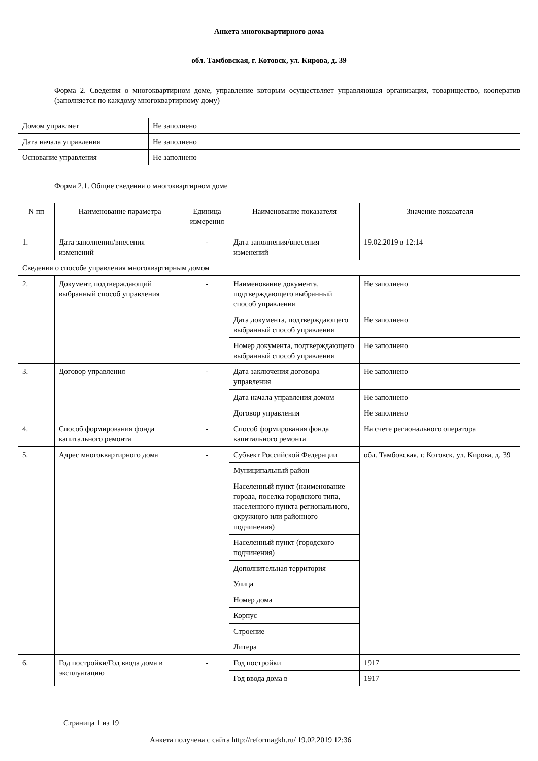Анкета многоквартирного дома
обл. Тамбовская, г. Котовск, ул. Кирова, д. 39
Форма 2. Сведения о многоквартирном доме, управление которым осуществляет управляющая организация, товарищество, кооператив (заполняется по каждому многоквартирному дому)
| Домом управляет | Не заполнено |
| Дата начала управления | Не заполнено |
| Основание управления | Не заполнено |
Форма 2.1. Общие сведения о многоквартирном доме
| N пп | Наименование параметра | Единица измерения | Наименование показателя | Значение показателя |
| --- | --- | --- | --- | --- |
| 1. | Дата заполнения/внесения изменений | - | Дата заполнения/внесения изменений | 19.02.2019 в 12:14 |
| Сведения о способе управления многоквартирным домом | | | | |
| 2. | Документ, подтверждающий выбранный способ управления | - | Наименование документа, подтверждающего выбранный способ управления | Не заполнено |
| | | | Дата документа, подтверждающего выбранный способ управления | Не заполнено |
| | | | Номер документа, подтверждающего выбранный способ управления | Не заполнено |
| 3. | Договор управления | - | Дата заключения договора управления | Не заполнено |
| | | | Дата начала управления домом | Не заполнено |
| | | | Договор управления | Не заполнено |
| 4. | Способ формирования фонда капитального ремонта | - | Способ формирования фонда капитального ремонта | На счете регионального оператора |
| 5. | Адрес многоквартирного дома | - | Субъект Российской Федерации | обл. Тамбовская, г. Котовск, ул. Кирова, д. 39 |
| | | | Муниципальный район | |
| | | | Населенный пункт (наименование города, поселка городского типа, населенного пункта регионального, окружного или районного подчинения) | |
| | | | Населенный пункт (городского подчинения) | |
| | | | Дополнительная территория | |
| | | | Улица | |
| | | | Номер дома | |
| | | | Корпус | |
| | | | Строение | |
| | | | Литера | |
| 6. | Год постройки/Год ввода дома в эксплуатацию | - | Год постройки | 1917 |
| | | | Год ввода дома в | 1917 |
Страница 1 из 19
Анкета получена с сайта http://reformagkh.ru/ 19.02.2019 12:36